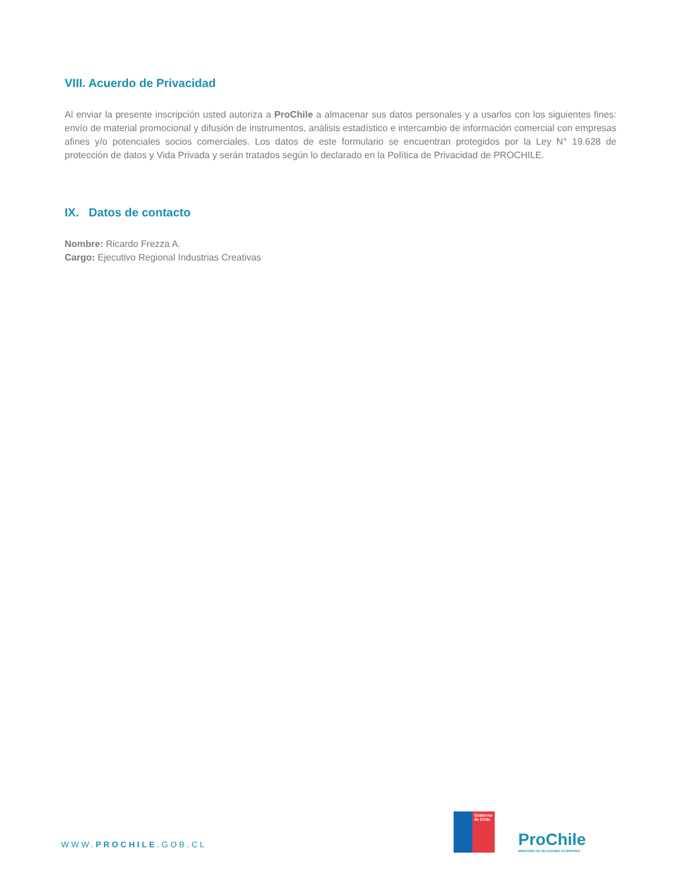VIII. Acuerdo de Privacidad
Al enviar la presente inscripción usted autoriza a ProChile a almacenar sus datos personales y a usarlos con los siguientes fines: envío de material promocional y difusión de instrumentos, análisis estadístico e intercambio de información comercial con empresas afines y/o potenciales socios comerciales. Los datos de este formulario se encuentran protegidos por la Ley N° 19.628 de protección de datos y Vida Privada y serán tratados según lo declarado en la Política de Privacidad de PROCHILE.
IX. Datos de contacto
Nombre: Ricardo Frezza A.
Cargo: Ejecutivo Regional Industrias Creativas
WWW.PROCHILE.GOB.CL
Gobierno de Chile
ProChile
MINISTERIO DE RELACIONES EXTERIORES